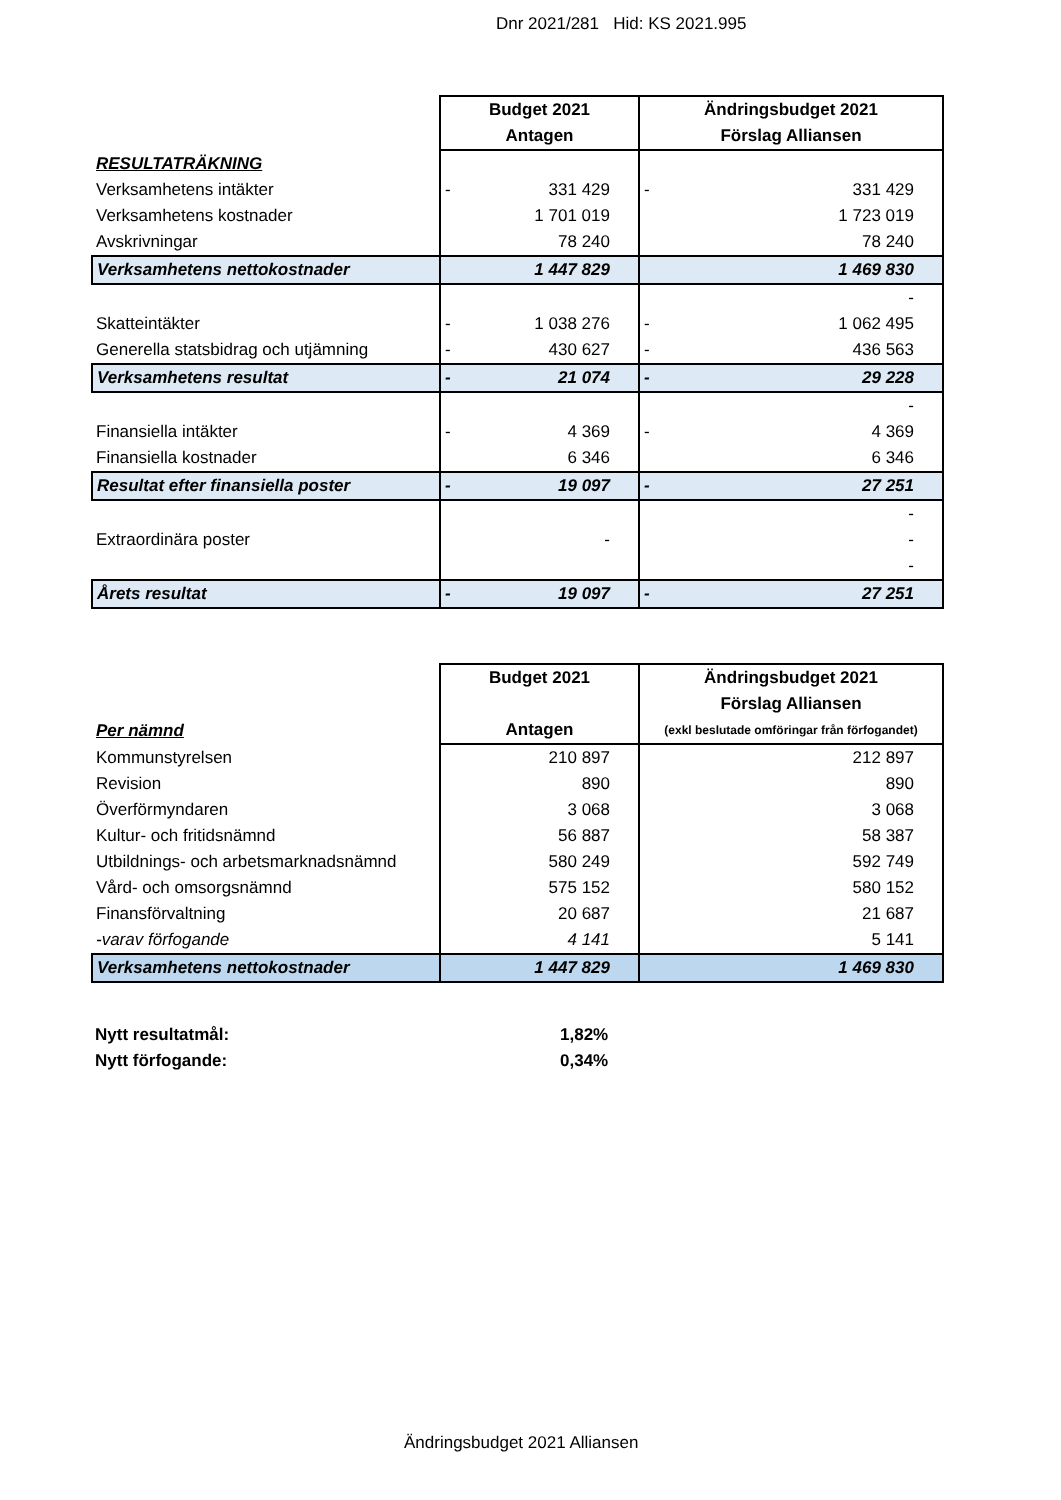Dnr 2021/281 Hid: KS 2021.995
| | Budget 2021 | Ändringsbudget 2021 |
| --- | --- | --- |
| | Antagen | Förslag Alliansen |
| RESULTATRÄKNING | | |
| Verksamhetens intäkter | - 331 429 | - 331 429 |
| Verksamhetens kostnader | 1 701 019 | 1 723 019 |
| Avskrivningar | 78 240 | 78 240 |
| Verksamhetens nettokostnader | 1 447 829 | 1 469 830 |
| | | - |
| Skatteintäkter | - 1 038 276 | - 1 062 495 |
| Generella statsbidrag och utjämning | - 430 627 | - 436 563 |
| Verksamhetens resultat | - 21 074 | - 29 228 |
| | | - |
| Finansiella intäkter | - 4 369 | - 4 369 |
| Finansiella kostnader | 6 346 | 6 346 |
| Resultat efter finansiella poster | - 19 097 | - 27 251 |
| | | - |
| Extraordinära poster | - | - |
| | | - |
| Årets resultat | - 19 097 | - 27 251 |
| | Budget 2021 | Ändringsbudget 2021 |
| --- | --- | --- |
| | | Förslag Alliansen |
| Per nämnd | Antagen | (exkl beslutade omföringar från förfogandet) |
| Kommunstyrelsen | 210 897 | 212 897 |
| Revision | 890 | 890 |
| Överförmyndaren | 3 068 | 3 068 |
| Kultur- och fritidsnämnd | 56 887 | 58 387 |
| Utbildnings- och arbetsmarknadsnämnd | 580 249 | 592 749 |
| Vård- och omsorgsnämnd | 575 152 | 580 152 |
| Finansförvaltning | 20 687 | 21 687 |
| -varav förfogande | 4 141 | 5 141 |
| Verksamhetens nettokostnader | 1 447 829 | 1 469 830 |
Nytt resultatmål: 1,82%
Nytt förfogande: 0,34%
Ändringsbudget 2021 Alliansen